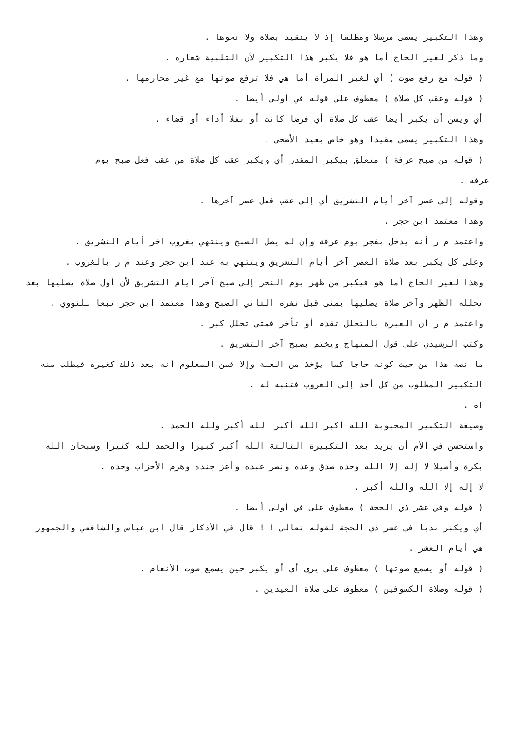وهذا التكبير يسمى مرسلا ومطلقا إذ لا يتقيد بصلاة ولا نحوها .
وما ذكر لغير الحاج أما هو فلا يكبر هذا التكبير لأن التلبية شعاره .
( قوله مع رفع صوت ) أي لغير المرأة أما هي فلا ترفع صوتها مع غير محارمها .
( قوله وعقب كل صلاة ) معطوف على قوله في أولى أيضا .
أي ويسن أن يكبر أيضا عقب كل صلاة أي فرضا كانت أو نفلا أداء أو قضاء .
وهذا التكبير يسمى مقيدا وهو خاص بعيد الأضحى .
( قوله من صبح عرفة ) متعلق بيكبر المقدر أي ويكبر عقب كل صلاة من عقب فعل صبح يوم
عرفه .
وقوله إلى عصر آخر أيام التشريق أي إلى عقب فعل عصر آخرها .
وهذا معتمد ابن حجر .
واعتمد م ر أنه يدخل بفجر يوم عرفة وإن لم يصل الصبح وينتهي بغروب آخر أيام التشريق .
وعلى كل يكبر بعد صلاة العصر آخر أيام التشريق وينتهي به عند ابن حجر وعند م ر بالغروب .
وهذا لغير الحاج أما هو فيكبر من ظهر يوم النحر إلى صبح آخر أيام التشريق لأن أول صلاة يصليها بعد تحلله الظهر وآخر صلاة يصليها بمنى قبل نفره الثاني الصبح وهذا معتمد ابن حجر تبعا للنووي .
واعتمد م ر أن العبرة بالتحلل تقدم أو تأخر فمتى تحلل كبر .
وكتب الرشيدي على قول المنهاج ويختم بصبح آخر التشريق .
ما نصه هذا من حيث كونه حاجا كما يؤخذ من العلة وإلا فمن المعلوم أنه بعد ذلك كغيره فيطلب منه التكبير المطلوب من كل أحد إلى الغروب فتنبه له .
اه .
وصيغة التكبير المحبوبة الله أكبر الله أكبر الله أكبر ولله الحمد .
واستحسن في الأم أن يزيد بعد التكبيرة الثالثة الله أكبر كبيرا والحمد لله كثيرا وسبحان الله بكرة وأصيلا لا إله إلا الله وحده صدق وعده ونصر عبده وأعز جنده وهزم الأحزاب وحده .
لا إله إلا الله والله أكبر .
( قوله وفي عشر ذي الحجة ) معطوف على في أولى أيضا .
أي ويكبر ندبا في عشر ذي الحجة لقوله تعالى ! ! قال في الأذكار قال ابن عباس والشافعي والجمهور هي أيام العشر .
( قوله أو يسمع صوتها ) معطوف على يرى أي أو يكبر حين يسمع صوت الأنعام .
( قوله وصلاة الكسوفين ) معطوف على صلاة العيدين .